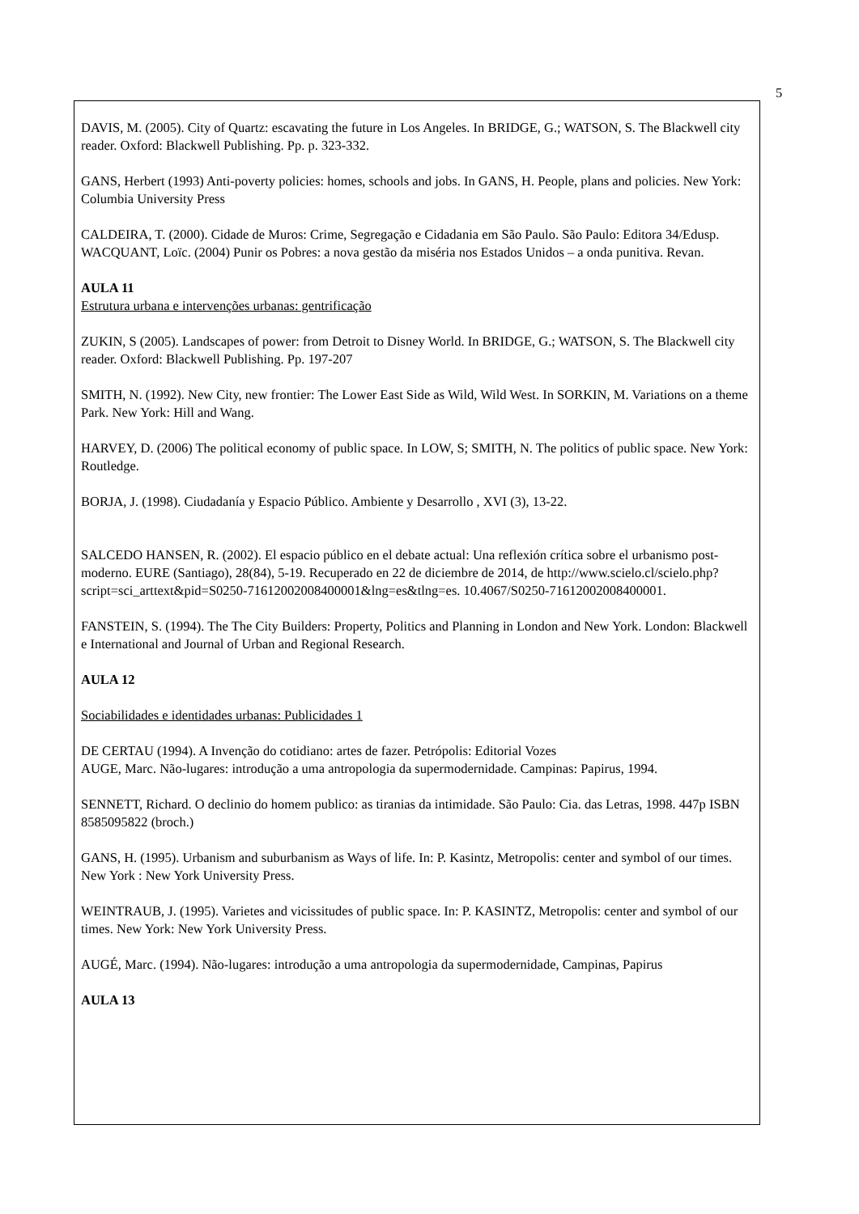5
DAVIS, M. (2005). City of Quartz: escavating the future in Los Angeles. In BRIDGE, G.; WATSON, S. The Blackwell city reader. Oxford: Blackwell Publishing. Pp. p. 323-332.
GANS, Herbert (1993) Anti-poverty policies: homes, schools and jobs. In GANS, H. People, plans and policies. New York: Columbia University Press
CALDEIRA, T. (2000). Cidade de Muros: Crime, Segregação e Cidadania em São Paulo. São Paulo: Editora 34/Edusp.
WACQUANT, Loïc. (2004) Punir os Pobres: a nova gestão da miséria nos Estados Unidos – a onda punitiva. Revan.
AULA 11
Estrutura urbana e intervenções urbanas: gentrificação
ZUKIN, S (2005). Landscapes of power: from Detroit to Disney World. In BRIDGE, G.; WATSON, S. The Blackwell city reader. Oxford: Blackwell Publishing. Pp. 197-207
SMITH, N. (1992). New City, new frontier: The Lower East Side as Wild, Wild West. In SORKIN, M. Variations on a theme Park. New York: Hill and Wang.
HARVEY, D. (2006) The political economy of public space. In LOW, S; SMITH, N. The politics of public space. New York: Routledge.
BORJA, J. (1998). Ciudadanía y Espacio Público. Ambiente y Desarrollo , XVI (3), 13-22.
SALCEDO HANSEN, R. (2002). El espacio público en el debate actual: Una reflexión crítica sobre el urbanismo post-moderno. EURE (Santiago), 28(84), 5-19. Recuperado en 22 de diciembre de 2014, de http://www.scielo.cl/scielo.php?script=sci_arttext&pid=S0250-71612002008400001&lng=es&tlng=es. 10.4067/S0250-71612002008400001.
FANSTEIN, S. (1994). The The City Builders: Property, Politics and Planning in London and New York. London: Blackwell e International and Journal of Urban and Regional Research.
AULA 12
Sociabilidades e identidades urbanas: Publicidades 1
DE CERTAU (1994). A Invenção do cotidiano: artes de fazer. Petrópolis: Editorial Vozes
AUGE, Marc. Não-lugares: introdução a uma antropologia da supermodernidade. Campinas: Papirus, 1994.
SENNETT, Richard. O declinio do homem publico: as tiranias da intimidade. São Paulo: Cia. das Letras, 1998. 447p ISBN 8585095822 (broch.)
GANS, H. (1995). Urbanism and suburbanism as Ways of life. In: P. Kasintz, Metropolis: center and symbol of our times. New York : New York University Press.
WEINTRAUB, J. (1995). Varietes and vicissitudes of public space. In: P. KASINTZ, Metropolis: center and symbol of our times. New York: New York University Press.
AUGÉ, Marc. (1994). Não-lugares: introdução a uma antropologia da supermodernidade, Campinas, Papirus
AULA 13